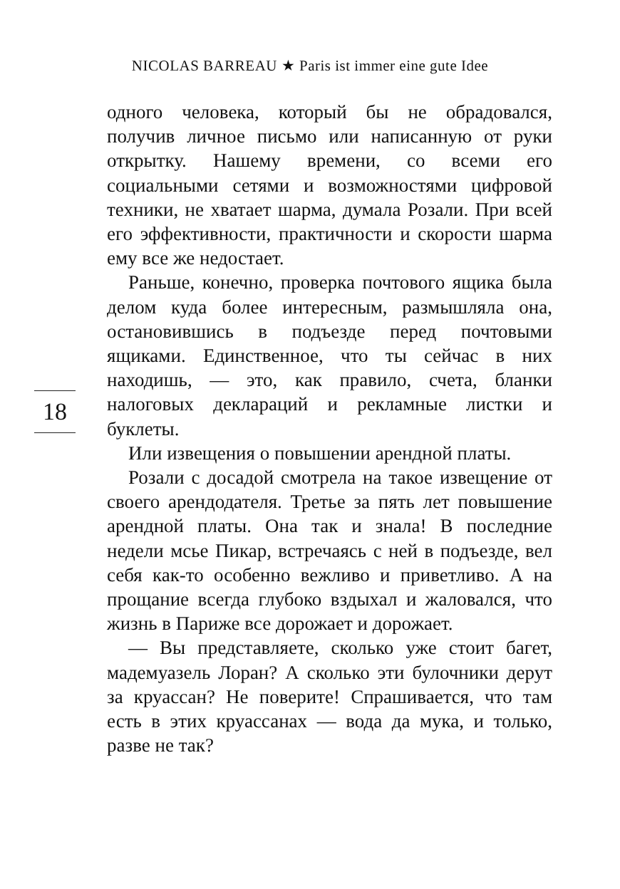NICOLAS BARREAU ★ Paris ist immer eine gute Idee
одного человека, который бы не обрадовался, получив личное письмо или написанную от руки открытку. Нашему времени, со всеми его социальными сетями и возможностями цифровой техники, не хватает шарма, думала Розали. При всей его эффективности, практичности и скорости шарма ему все же недостает.
Раньше, конечно, проверка почтового ящика была делом куда более интересным, размышляла она, остановившись в подъезде перед почтовыми ящиками. Единственное, что ты сейчас в них находишь, — это, как правило, счета, бланки налоговых деклараций и рекламные листки и буклеты.
Или извещения о повышении арендной платы.
Розали с досадой смотрела на такое извещение от своего арендодателя. Третье за пять лет повышение арендной платы. Она так и знала! В последние недели мсье Пикар, встречаясь с ней в подъезде, вел себя как-то особенно вежливо и приветливо. А на прощание всегда глубоко вздыхал и жаловался, что жизнь в Париже все дорожает и дорожает.
— Вы представляете, сколько уже стоит багет, мадемуазель Лоран? А сколько эти булочники дерут за круассан? Не поверите! Спрашивается, что там есть в этих круассанах — вода да мука, и только, разве не так?
18